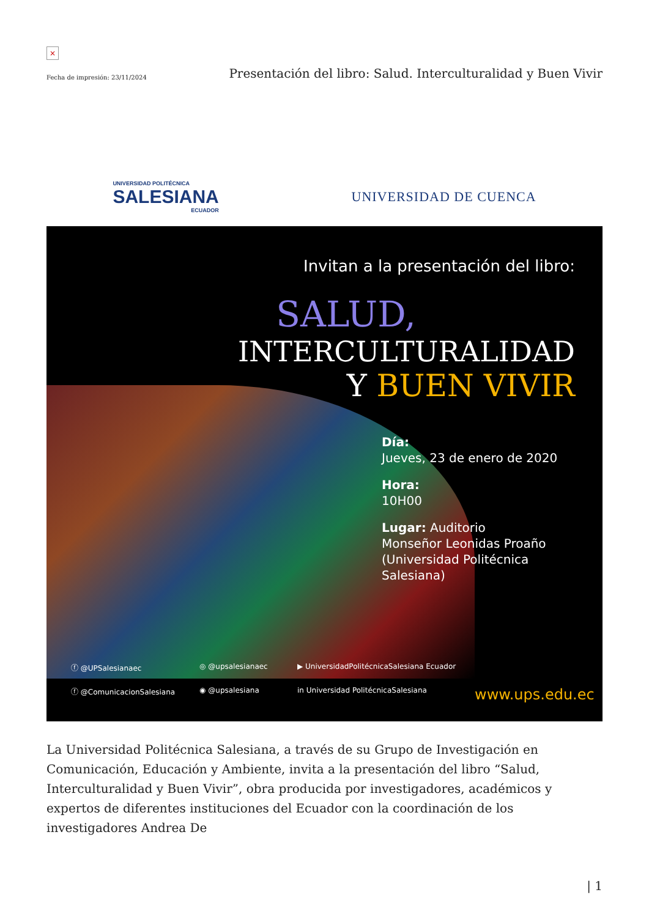×
Fecha de impresión: 23/11/2024 Presentación del libro: Salud. Interculturalidad y Buen Vivir
UNIVERSIDAD POLITÉCNICA
SALESIANA
ECUADOR
UNIVERSIDAD DE CUENCA
Invitan a la presentación del libro:
SALUD,
INTERCULTURALIDAD
Y BUEN VIVIR
Día:
Jueves, 23 de enero de 2020
Hora:
10H00
Lugar: Auditorio
Monseñor Leonidas Proaño
(Universidad Politécnica Salesiana)
ⓕ @UPSalesianaec ◎ @upsalesianaec ▶ UniversidadPolitécnicaSalesiana Ecuador ⓕ @ComunicacionSalesiana ◉ @upsalesiana in Universidad PolitécnicaSalesiana www.ups.edu.ec
La Universidad Politécnica Salesiana, a través de su Grupo de Investigación en Comunicación, Educación y Ambiente, invita a la presentación del libro “Salud, Interculturalidad y Buen Vivir”, obra producida por investigadores, académicos y expertos de diferentes instituciones del Ecuador con la coordinación de los investigadores Andrea De
| 1